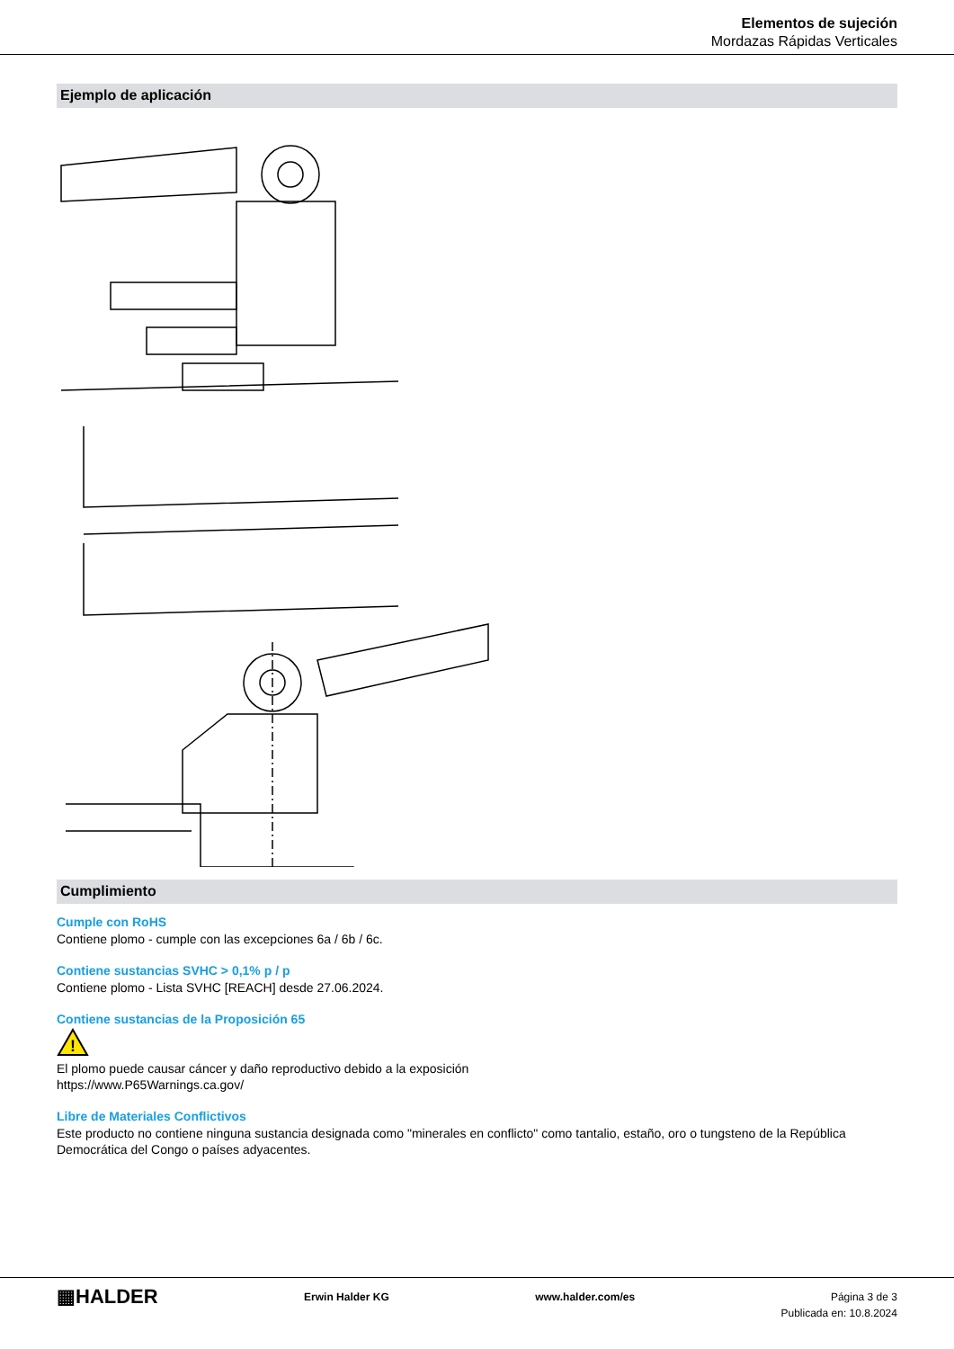Elementos de sujeción
Mordazas Rápidas Verticales
Ejemplo de aplicación
Cumplimiento
Cumple con RoHS
Contiene plomo - cumple con las excepciones 6a / 6b / 6c.
Contiene sustancias SVHC > 0,1% p / p
Contiene plomo - Lista SVHC [REACH] desde 27.06.2024.
Contiene sustancias de la Proposición 65
!
El plomo puede causar cáncer y daño reproductivo debido a la exposición
https://www.P65Warnings.ca.gov/
Libre de Materiales Conflictivos
Este producto no contiene ninguna sustancia designada como "minerales en conflicto" como tantalio, estaño, oro o tungsteno de la República Democrática del Congo o países adyacentes.
▦HALDER
Erwin Halder KG www.halder.com/es Página 3 de 3
Publicada en: 10.8.2024